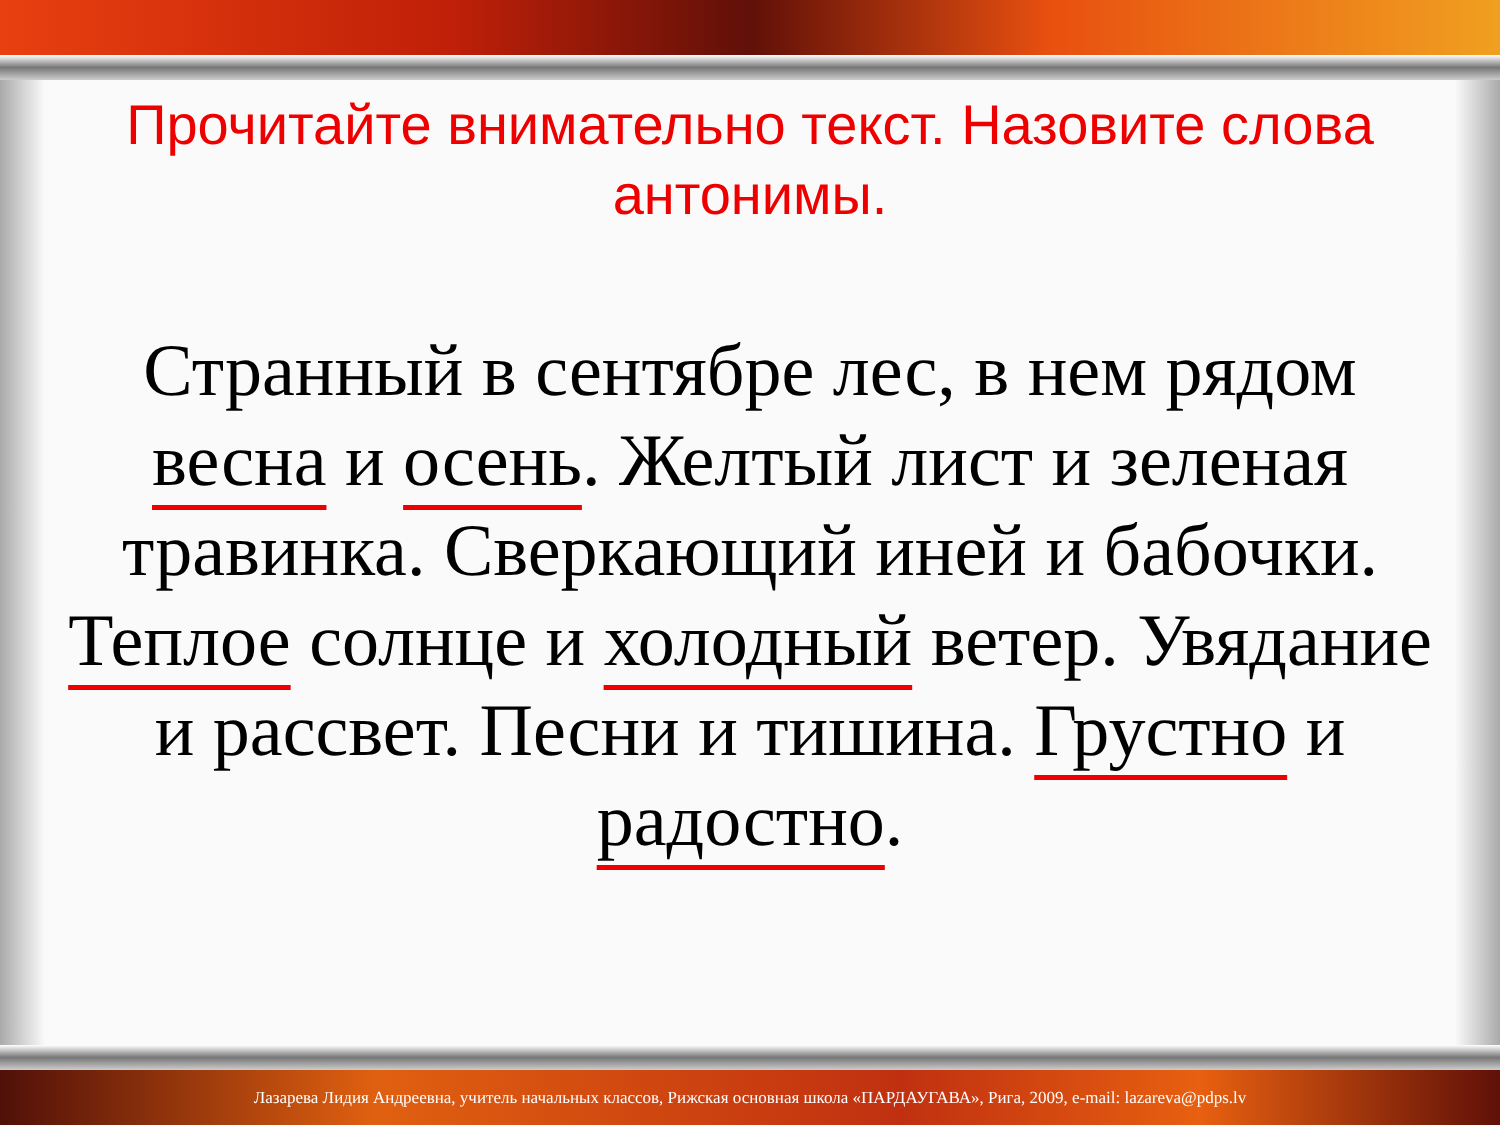Прочитайте внимательно текст. Назовите слова антонимы.
Странный в сентябре лес, в нем рядом весна и осень. Желтый лист и зеленая травинка. Сверкающий иней и бабочки. Теплое солнце и холодный ветер. Увядание и рассвет. Песни и тишина. Грустно и радостно.
Лазарева Лидия Андреевна, учитель начальных классов, Рижская основная школа «ПАРДАУГАВА», Рига, 2009, e-mail: lazareva@pdps.lv